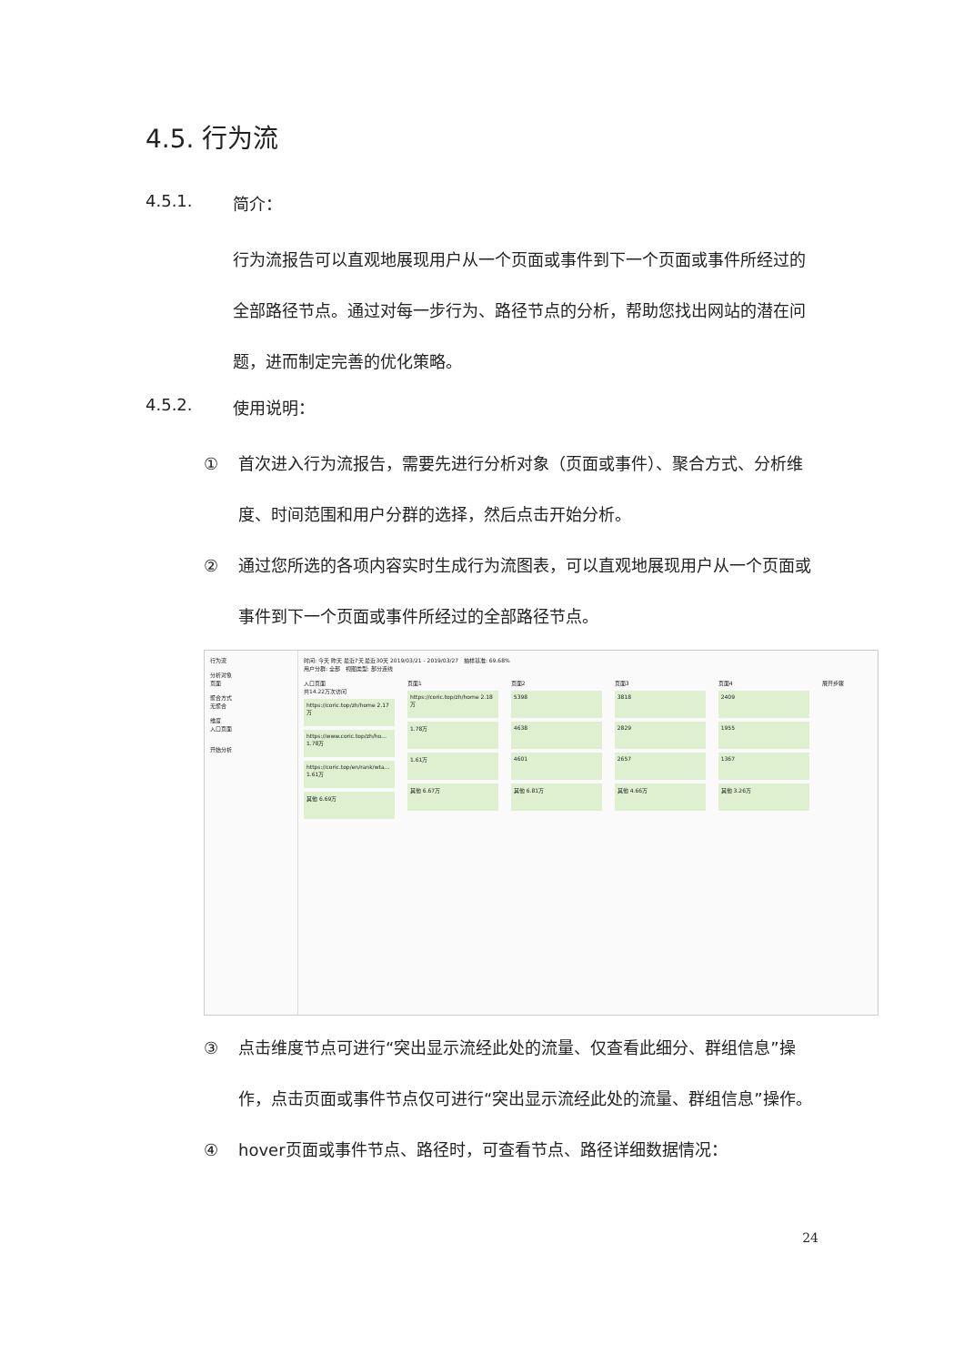4.5. 行为流
4.5.1. 简介：
行为流报告可以直观地展现用户从一个页面或事件到下一个页面或事件所经过的全部路径节点。通过对每一步行为、路径节点的分析，帮助您找出网站的潜在问题，进而制定完善的优化策略。
4.5.2. 使用说明：
① 首次进入行为流报告，需要先进行分析对象（页面或事件）、聚合方式、分析维度、时间范围和用户分群的选择，然后点击开始分析。
② 通过您所选的各项内容实时生成行为流图表，可以直观地展现用户从一个页面或事件到下一个页面或事件所经过的全部路径节点。
行为流
分析对象
页面
聚合方式
无聚合
维度
入口页面
开始分析
时间: 今天 昨天 最近7天 最近30天 2019/03/21 - 2019/03/27 抽样基准: 69.68%
用户分群: 全部 视图类型: 部分连线
入口页面
共14.22万次访问
https://coric.top/zh/home 2.17万
https://www.coric.top/zh/ho... 1.78万
https://coric.top/en/rank/wta... 1.61万
其他 6.69万
页面1
https://coric.top/zh/home 2.18万
1.78万
1.61万
其他 6.67万
页面2
5398
4638
4601
其他 6.81万
页面3
3818
2829
2657
其他 4.66万
页面4
2409
1955
1367
其他 3.26万
展开步骤
③ 点击维度节点可进行“突出显示流经此处的流量、仅查看此细分、群组信息”操作，点击页面或事件节点仅可进行“突出显示流经此处的流量、群组信息”操作。
④ hover页面或事件节点、路径时，可查看节点、路径详细数据情况：
24